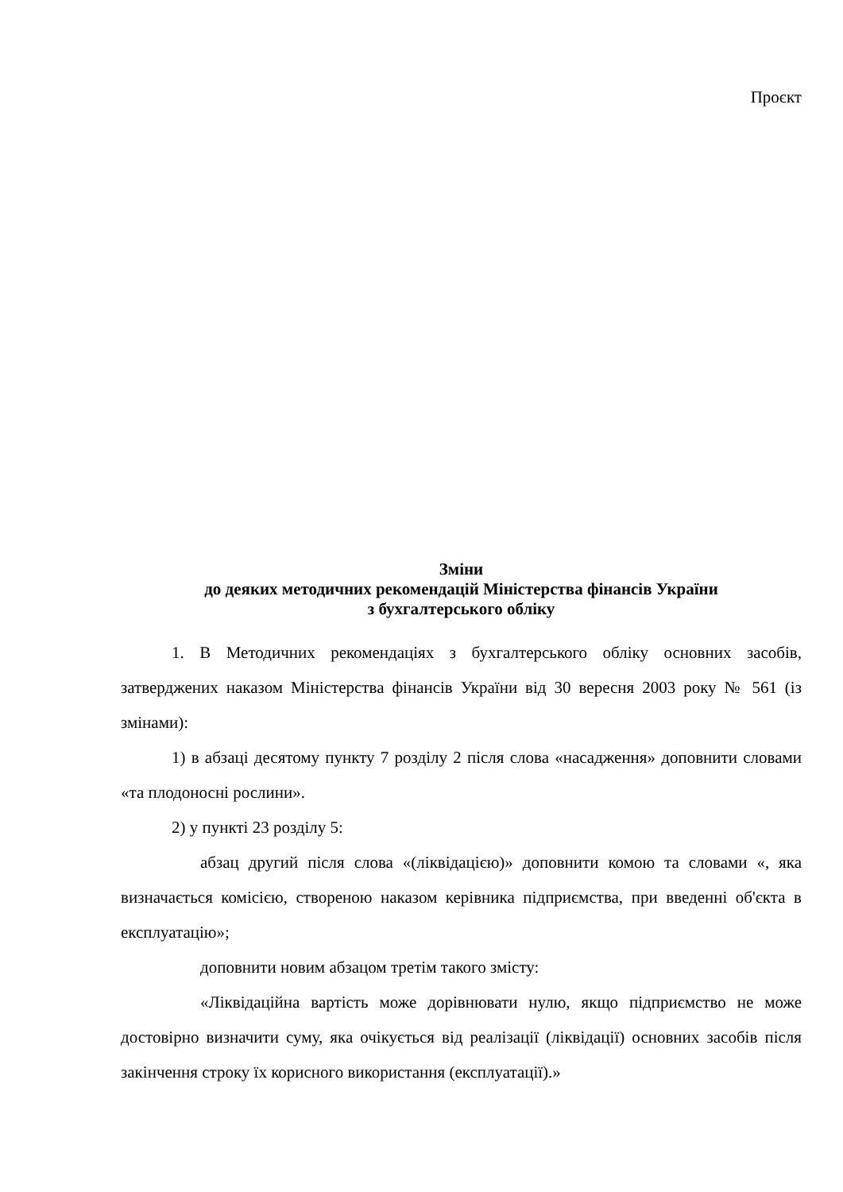Проєкт
Зміни
до деяких методичних рекомендацій Міністерства фінансів України
з бухгалтерського обліку
1. В Методичних рекомендаціях з бухгалтерського обліку основних засобів, затверджених наказом Міністерства фінансів України від 30 вересня 2003 року № 561 (із змінами):
1) в абзаці десятому пункту 7 розділу 2 після слова «насадження» доповнити словами «та плодоносні рослини».
2) у пункті 23 розділу 5:
абзац другий після слова «(ліквідацією)» доповнити комою та словами «, яка визначається комісією, створеною наказом керівника підприємства, при введенні об'єкта в експлуатацію»;
доповнити новим абзацом третім такого змісту:
«Ліквідаційна вартість може дорівнювати нулю, якщо підприємство не може достовірно визначити суму, яка очікується від реалізації (ліквідації) основних засобів після закінчення строку їх корисного використання (експлуатації).»